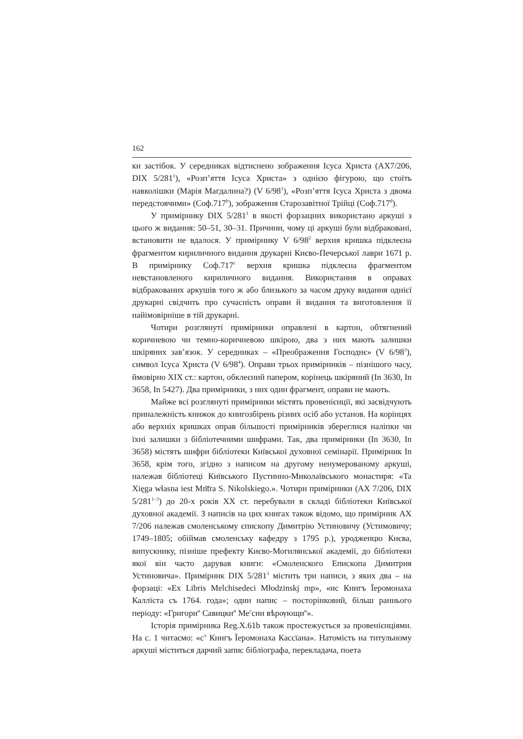162
ки застібок. У середниках відтиснено зображення Ісуса Христа (AX7/206, DIX 5/281<sup>1</sup>), «Розп’яття Ісуса Христа» з однією фігурою, що стоїть навколішки (Марія Магдалина?) (V 6/98<sup>1</sup>), «Розп’яття Ісуса Христа з двома передстоячими» (Соф.717<sup>b</sup>), зображення Старозавітної Трійці (Соф.717<sup>d</sup>).
У примірнику DIX 5/281<sup>1</sup> в якості форзацних використано аркуші з цього ж видання: 50–51, 30–31. Причини, чому ці аркуші були відбраковані, встановити не вдалося. У примірнику V 6/98<sup>2</sup> верхня кришка підклеєна фрагментом кириличного видання друкарні Києво-Печерської лаври 1671 р. В примірнику Соф.717<sup>c</sup> верхня кришка підклеєна фрагментом невстановленого кириличного видання. Використання в оправах відбракованих аркушів того ж або близького за часом друку видання однієї друкарні свідчить про сучасність оправи й видання та виготовлення її найімовірніше в тій друкарні.
Чотири розглянуті примірники оправлені в картон, обтягнений коричневою чи темно-коричневою шкірою, два з них мають залишки шкіряних зав’язок. У середниках – «Преображення Господнє» (V 6/98<sup>3</sup>), символ Ісуса Христа (V 6/98<sup>4</sup>). Оправи трьох примірників – пізнішого часу, ймовірно XIX ст.: картон, обклеєний папером, корінець шкіряний (In 3630, In 3658, In 5427). Два примірники, з них один фрагмент, оправи не мають.
Майже всі розглянуті примірники містять провенієнції, які засвідчують приналежність книжок до книгозбірень різних осіб або установ. На корінцях або верхніх кришках оправ більшості примірників збереглися наліпки чи їхні залишки з бібліотечними шифрами. Так, два примірники (In 3630, In 3658) містять шифри бібліотеки Київської духовної семінарії. Примірник In 3658, крім того, згідно з написом на другому ненумерованому аркуші, належав бібліотеці Київського Пустинно-Миколаївського монастиря: «Ta Xięga własna iest Mn͞tra S. Nikolskiego.». Чотири примірники (AX 7/206, DIX 5/281<sup>1–3</sup>) до 20-х років XX ст. перебували в складі бібліотеки Київської духовної академії. З написів на цих книгах також відомо, що примірник AX 7/206 належав смоленському єпископу Димитрію Устиновичу (Устимовичу; 1749–1805; обіймав смоленську кафедру з 1795 р.), уродженцю Києва, випускнику, пізніше префекту Києво-Могилянської академії, до бібліотеки якої він часто дарував книги: «Смоленского Епископа Димитрия Устиновича». Примірник DIX 5/281<sup>3</sup> містить три написи, з яких два – на форзаці: «Ex Libris Melchisedeci Młodzinskj mp», «ис Книгъ Ïеромонаха Каллïста съ 1764. года»; один напис – посторінковий, більш раннього періоду: «Григори<sup>и</sup> Савицки<sup>и</sup> Ме<sup>с</sup>сии вѣрѹющи<sup>и</sup>».
Історія примірника Reg.X.61b також простежується за провенієнціями. На с. 1 читаємо: «с<sup>ч</sup> Книгъ Ïеромонаха Кассïана». Натомість на титульному аркуші міститься дарчий запис бібліографа, перекладача, поета